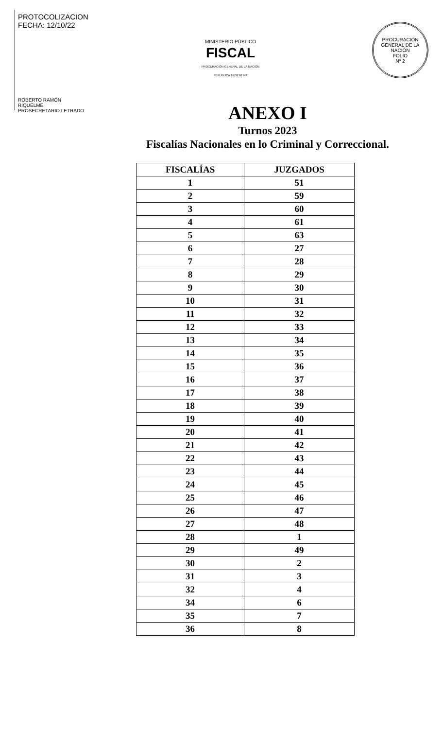PROTOCOLIZACION
FECHA: 12/10/22
ROBERTO RAMÓN RIQUELME
PROSECRETARIO LETRADO
MINISTERIO PÚBLICO
FISCAL
PROCURACIÓN GENERAL DE LA NACIÓN
REPÚBLICA ARGENTINA
PROCURACIÓN GENERAL DE LA NACIÓN
FOLIO
Nº 2
ANEXO I
Turnos 2023
Fiscalías Nacionales en lo Criminal y Correccional.
| FISCALÍAS | JUZGADOS |
| --- | --- |
| 1 | 51 |
| 2 | 59 |
| 3 | 60 |
| 4 | 61 |
| 5 | 63 |
| 6 | 27 |
| 7 | 28 |
| 8 | 29 |
| 9 | 30 |
| 10 | 31 |
| 11 | 32 |
| 12 | 33 |
| 13 | 34 |
| 14 | 35 |
| 15 | 36 |
| 16 | 37 |
| 17 | 38 |
| 18 | 39 |
| 19 | 40 |
| 20 | 41 |
| 21 | 42 |
| 22 | 43 |
| 23 | 44 |
| 24 | 45 |
| 25 | 46 |
| 26 | 47 |
| 27 | 48 |
| 28 | 1 |
| 29 | 49 |
| 30 | 2 |
| 31 | 3 |
| 32 | 4 |
| 34 | 6 |
| 35 | 7 |
| 36 | 8 |